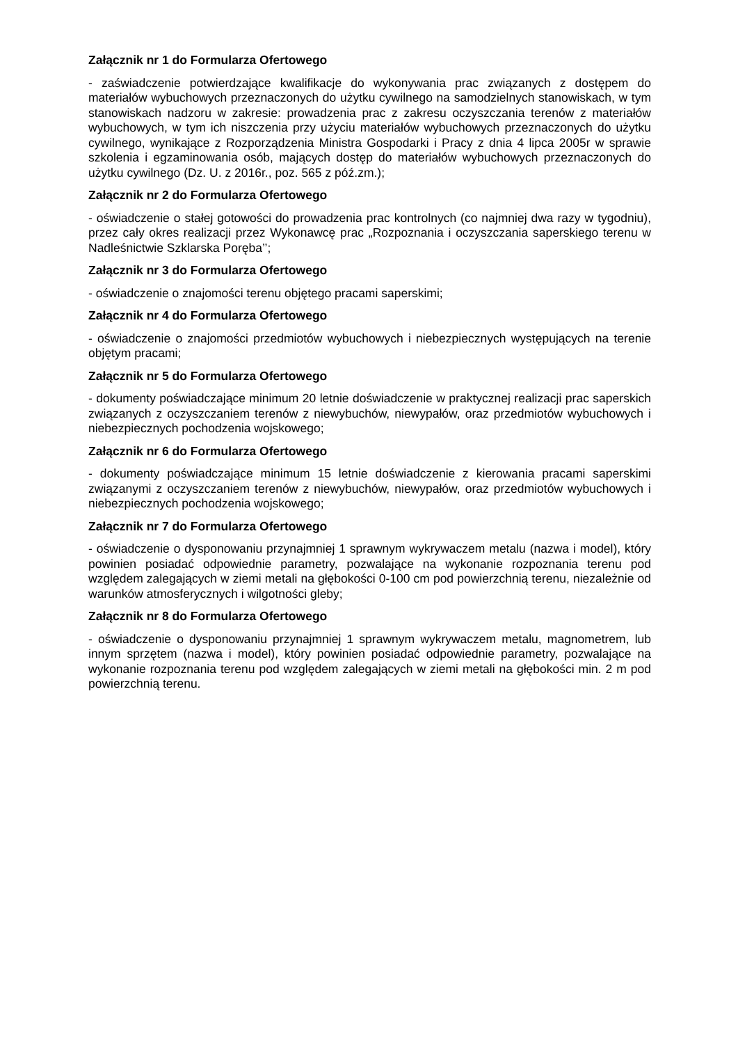Załącznik nr 1 do Formularza Ofertowego
- zaświadczenie potwierdzające kwalifikacje do wykonywania prac związanych z dostępem do materiałów wybuchowych przeznaczonych do użytku cywilnego na samodzielnych stanowiskach, w tym stanowiskach nadzoru w zakresie: prowadzenia prac z zakresu oczyszczania terenów z materiałów wybuchowych, w tym ich niszczenia przy użyciu materiałów wybuchowych przeznaczonych do użytku cywilnego, wynikające z Rozporządzenia Ministra Gospodarki i Pracy z dnia 4 lipca 2005r w sprawie szkolenia i egzaminowania osób, mających dostęp do materiałów wybuchowych przeznaczonych do użytku cywilnego (Dz. U. z 2016r., poz. 565 z póź.zm.);
Załącznik nr 2 do Formularza Ofertowego
- oświadczenie o stałej gotowości do prowadzenia prac kontrolnych (co najmniej dwa razy w tygodniu), przez cały okres realizacji przez Wykonawcę prac „Rozpoznania i oczyszczania saperskiego terenu w Nadleśnictwie Szklarska Poręba’’;
Załącznik nr 3 do Formularza Ofertowego
- oświadczenie o znajomości terenu objętego pracami saperskimi;
Załącznik nr 4 do Formularza Ofertowego
- oświadczenie o znajomości przedmiotów wybuchowych i niebezpiecznych występujących na terenie objętym pracami;
Załącznik nr 5 do Formularza Ofertowego
- dokumenty poświadczające minimum 20 letnie doświadczenie w praktycznej realizacji prac saperskich związanych z oczyszczaniem terenów z niewybuchów, niewypałów, oraz przedmiotów wybuchowych i niebezpiecznych pochodzenia wojskowego;
Załącznik nr 6 do Formularza Ofertowego
- dokumenty poświadczające minimum 15 letnie doświadczenie z kierowania pracami saperskimi związanymi z oczyszczaniem terenów z niewybuchów, niewypałów, oraz przedmiotów wybuchowych i niebezpiecznych pochodzenia wojskowego;
Załącznik nr 7 do Formularza Ofertowego
- oświadczenie o dysponowaniu przynajmniej 1 sprawnym wykrywaczem metalu (nazwa i model), który powinien posiadać odpowiednie parametry, pozwalające na wykonanie rozpoznania terenu pod względem zalegających w ziemi metali na głębokości 0-100 cm pod powierzchnią terenu, niezależnie od warunków atmosferycznych i wilgotności gleby;
Załącznik nr 8 do Formularza Ofertowego
- oświadczenie o dysponowaniu przynajmniej 1 sprawnym wykrywaczem metalu, magnometrem, lub innym sprzętem (nazwa i model), który powinien posiadać odpowiednie parametry, pozwalające na wykonanie rozpoznania terenu pod względem zalegających w ziemi metali na głębokości min. 2 m pod powierzchnią terenu.